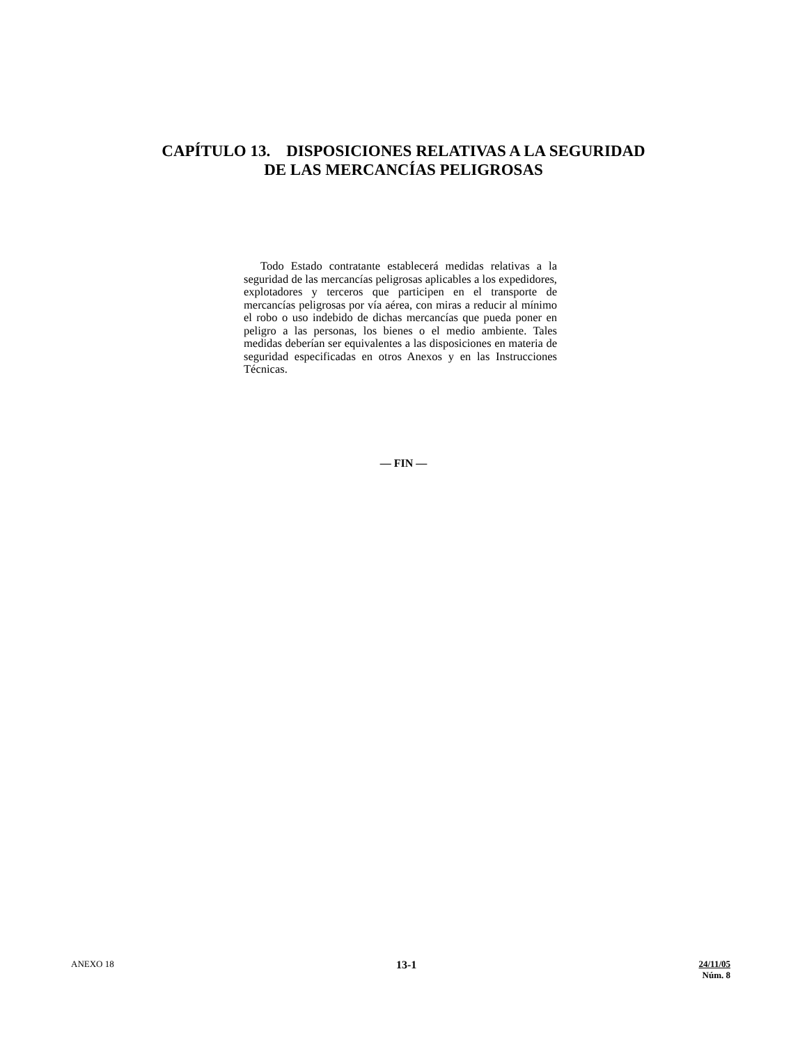CAPÍTULO 13. DISPOSICIONES RELATIVAS A LA SEGURIDAD
DE LAS MERCANCÍAS PELIGROSAS
Todo Estado contratante establecerá medidas relativas a la seguridad de las mercancías peligrosas aplicables a los expedidores, explotadores y terceros que participen en el transporte de mercancías peligrosas por vía aérea, con miras a reducir al mínimo el robo o uso indebido de dichas mercancías que pueda poner en peligro a las personas, los bienes o el medio ambiente. Tales medidas deberían ser equivalentes a las disposiciones en materia de seguridad especificadas en otros Anexos y en las Instrucciones Técnicas.
— FIN —
ANEXO 18
13-1
24/11/05
Núm. 8